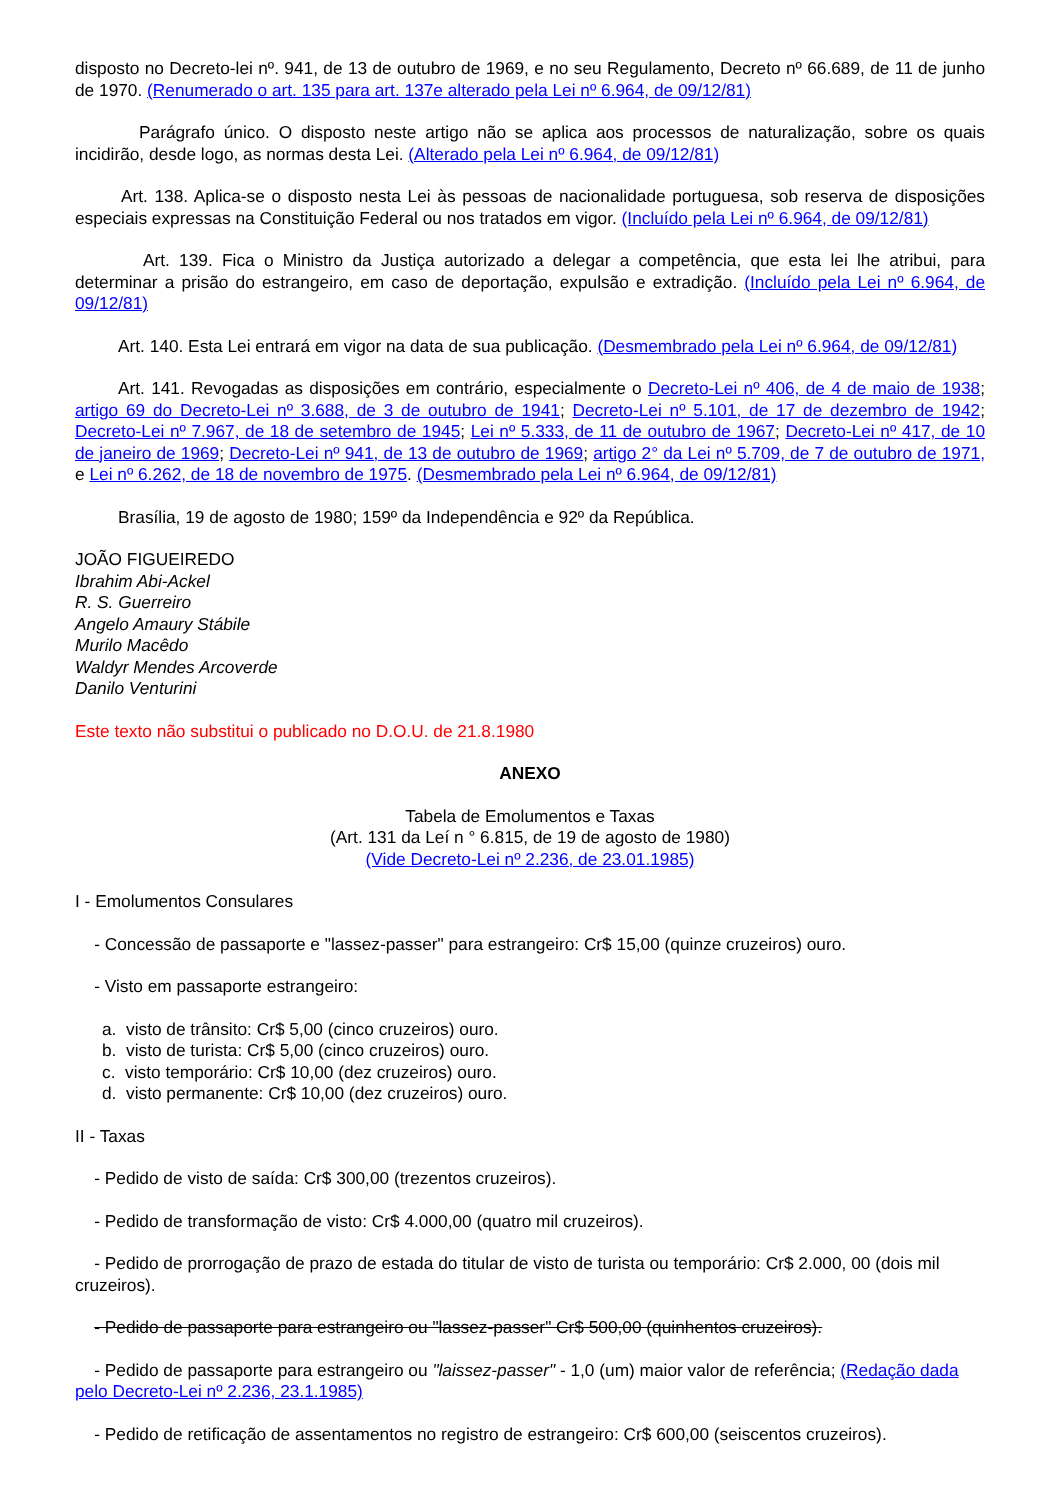disposto no Decreto-lei nº. 941, de 13 de outubro de 1969, e no seu Regulamento, Decreto nº 66.689, de 11 de junho de 1970. (Renumerado o art. 135 para art. 137e alterado pela Lei nº 6.964, de 09/12/81)
Parágrafo único. O disposto neste artigo não se aplica aos processos de naturalização, sobre os quais incidirão, desde logo, as normas desta Lei. (Alterado pela Lei nº 6.964, de 09/12/81)
Art. 138. Aplica-se o disposto nesta Lei às pessoas de nacionalidade portuguesa, sob reserva de disposições especiais expressas na Constituição Federal ou nos tratados em vigor. (Incluído pela Lei nº 6.964, de 09/12/81)
Art. 139. Fica o Ministro da Justiça autorizado a delegar a competência, que esta lei lhe atribui, para determinar a prisão do estrangeiro, em caso de deportação, expulsão e extradição. (Incluído pela Lei nº 6.964, de 09/12/81)
Art. 140. Esta Lei entrará em vigor na data de sua publicação. (Desmembrado pela Lei nº 6.964, de 09/12/81)
Art. 141. Revogadas as disposições em contrário, especialmente o Decreto-Lei nº 406, de 4 de maio de 1938; artigo 69 do Decreto-Lei nº 3.688, de 3 de outubro de 1941; Decreto-Lei nº 5.101, de 17 de dezembro de 1942; Decreto-Lei nº 7.967, de 18 de setembro de 1945; Lei nº 5.333, de 11 de outubro de 1967; Decreto-Lei nº 417, de 10 de janeiro de 1969; Decreto-Lei nº 941, de 13 de outubro de 1969; artigo 2° da Lei nº 5.709, de 7 de outubro de 1971, e Lei nº 6.262, de 18 de novembro de 1975. (Desmembrado pela Lei nº 6.964, de 09/12/81)
Brasília, 19 de agosto de 1980; 159º da Independência e 92º da República.
JOÃO FIGUEIREDO
Ibrahim Abi-Ackel
R. S. Guerreiro
Angelo Amaury Stábile
Murilo Macêdo
Waldyr Mendes Arcoverde
Danilo Venturini
Este texto não substitui o publicado no D.O.U. de 21.8.1980
ANEXO
Tabela de Emolumentos e Taxas
(Art. 131 da Leí n ° 6.815, de 19 de agosto de 1980)
(Vide Decreto-Lei nº 2.236, de 23.01.1985)
I - Emolumentos Consulares
- Concessão de passaporte e "lassez-passer" para estrangeiro: Cr$ 15,00 (quinze cruzeiros) ouro.
- Visto em passaporte estrangeiro:
a. visto de trânsito: Cr$ 5,00 (cinco cruzeiros) ouro.
b. visto de turista: Cr$ 5,00 (cinco cruzeiros) ouro.
c. visto temporário: Cr$ 10,00 (dez cruzeiros) ouro.
d. visto permanente: Cr$ 10,00 (dez cruzeiros) ouro.
II - Taxas
- Pedido de visto de saída: Cr$ 300,00 (trezentos cruzeiros).
- Pedido de transformação de visto: Cr$ 4.000,00 (quatro mil cruzeiros).
- Pedido de prorrogação de prazo de estada do titular de visto de turista ou temporário: Cr$ 2.000, 00 (dois mil cruzeiros).
- Pedido de passaporte para estrangeiro ou "lassez-passer" Cr$ 500,00 (quinhentos cruzeiros).
- Pedido de passaporte para estrangeiro ou "laissez-passer" - 1,0 (um) maior valor de referência; (Redação dada pelo Decreto-Lei nº 2.236, 23.1.1985)
- Pedido de retificação de assentamentos no registro de estrangeiro: Cr$ 600,00 (seiscentos cruzeiros).